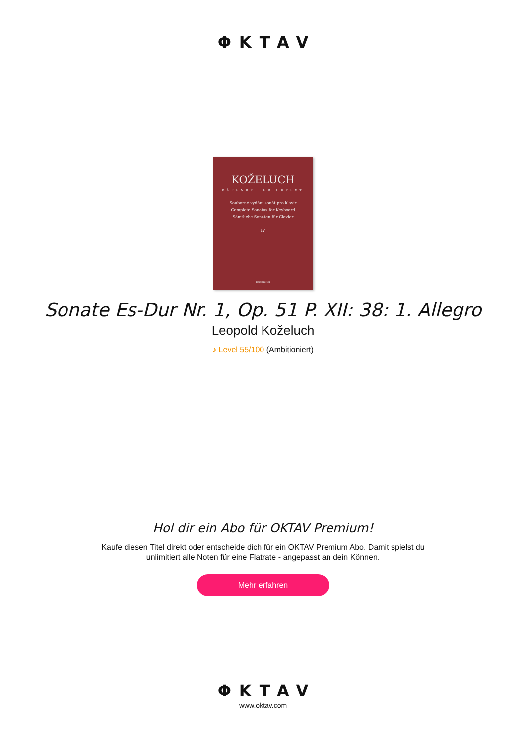ΦKTAV
KOŽELUCH
BÄRENREITER URTEXT
Souborné vydání sonát pro klavír
Complete Sonatas for Keyboard
Sämtliche Sonaten für Clavier
IV
Bärenreiter
Sonate Es-Dur Nr. 1, Op. 51 P. XII: 38: 1. Allegro
Leopold Koželuch
♪ Level 55/100 (Ambitioniert)
Hol dir ein Abo für OKTAV Premium!
Kaufe diesen Titel direkt oder entscheide dich für ein OKTAV Premium Abo. Damit spielst du
unlimitiert alle Noten für eine Flatrate - angepasst an dein Können.
Mehr erfahren
ΦKTAV
www.oktav.com